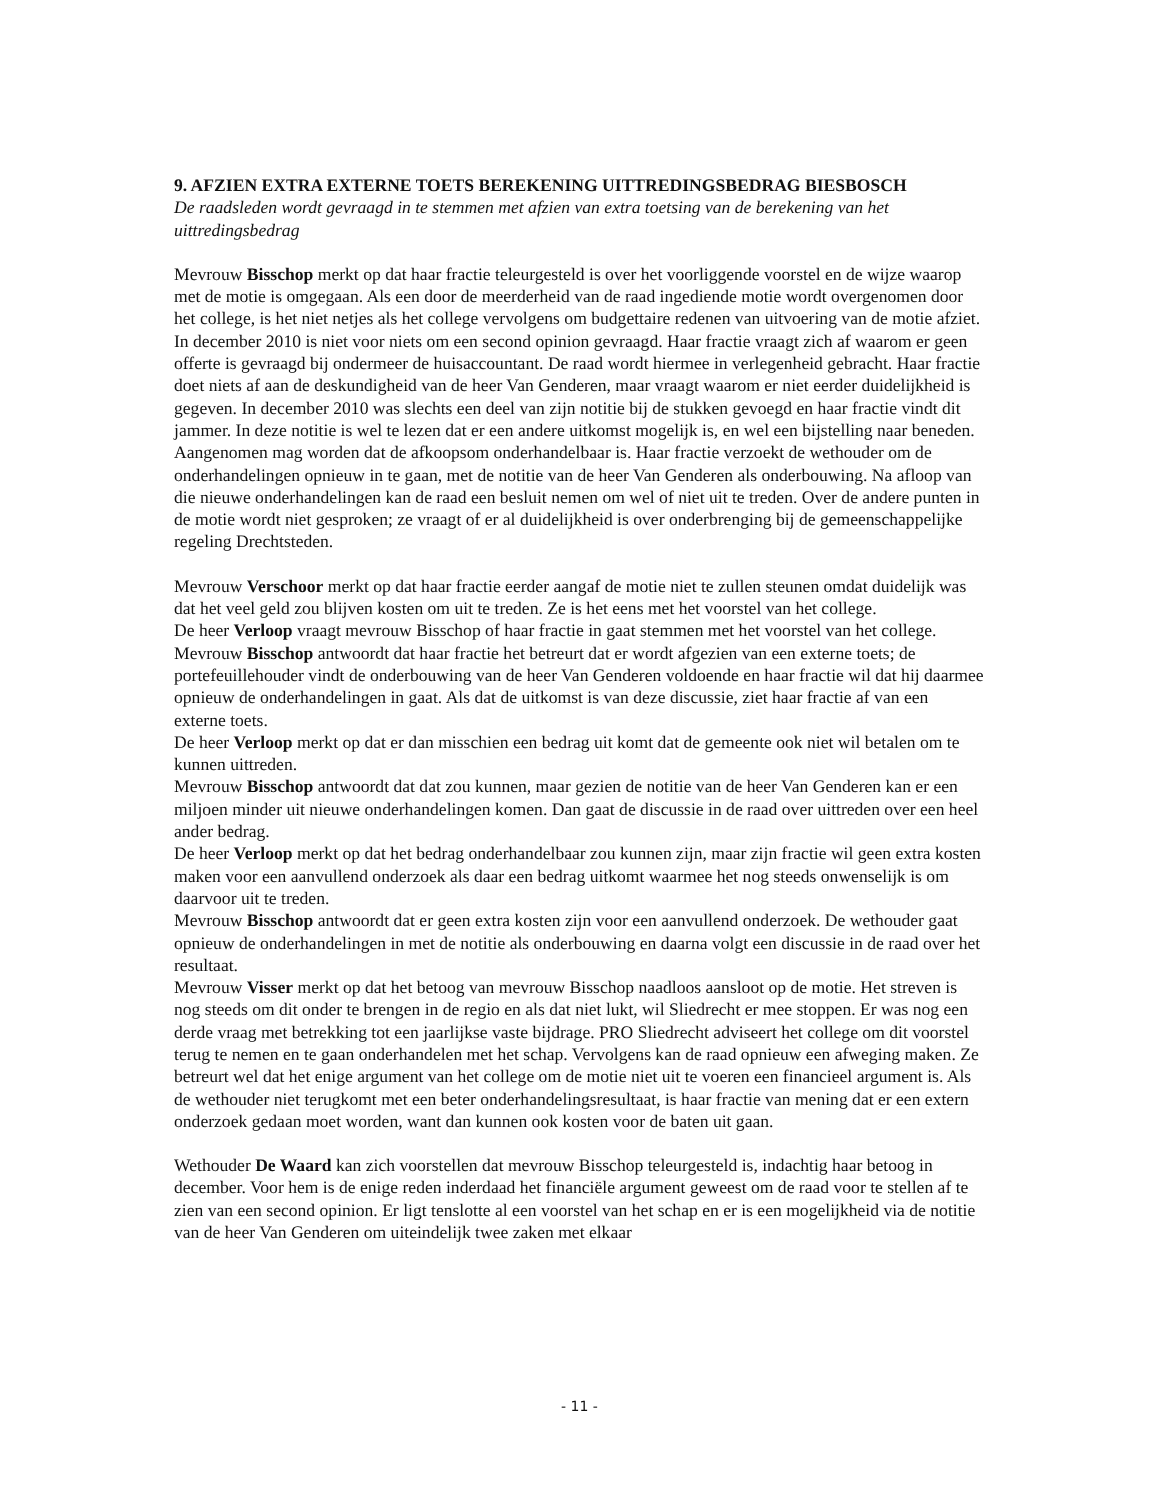9. AFZIEN EXTRA EXTERNE TOETS BEREKENING UITTREDINGSBEDRAG BIESBOSCH
De raadsleden wordt gevraagd in te stemmen met afzien van extra toetsing van de berekening van het uittredingsbedrag
Mevrouw Bisschop merkt op dat haar fractie teleurgesteld is over het voorliggende voorstel en de wijze waarop met de motie is omgegaan. Als een door de meerderheid van de raad ingediende motie wordt overgenomen door het college, is het niet netjes als het college vervolgens om budgettaire redenen van uitvoering van de motie afziet. In december 2010 is niet voor niets om een second opinion gevraagd. Haar fractie vraagt zich af waarom er geen offerte is gevraagd bij ondermeer de huisaccountant. De raad wordt hiermee in verlegenheid gebracht. Haar fractie doet niets af aan de deskundigheid van de heer Van Genderen, maar vraagt waarom er niet eerder duidelijkheid is gegeven. In december 2010 was slechts een deel van zijn notitie bij de stukken gevoegd en haar fractie vindt dit jammer. In deze notitie is wel te lezen dat er een andere uitkomst mogelijk is, en wel een bijstelling naar beneden. Aangenomen mag worden dat de afkoopsom onderhandelbaar is. Haar fractie verzoekt de wethouder om de onderhandelingen opnieuw in te gaan, met de notitie van de heer Van Genderen als onderbouwing. Na afloop van die nieuwe onderhandelingen kan de raad een besluit nemen om wel of niet uit te treden. Over de andere punten in de motie wordt niet gesproken; ze vraagt of er al duidelijkheid is over onderbrenging bij de gemeenschappelijke regeling Drechtsteden.
Mevrouw Verschoor merkt op dat haar fractie eerder aangaf de motie niet te zullen steunen omdat duidelijk was dat het veel geld zou blijven kosten om uit te treden. Ze is het eens met het voorstel van het college.
De heer Verloop vraagt mevrouw Bisschop of haar fractie in gaat stemmen met het voorstel van het college.
Mevrouw Bisschop antwoordt dat haar fractie het betreurt dat er wordt afgezien van een externe toets; de portefeuillehouder vindt de onderbouwing van de heer Van Genderen voldoende en haar fractie wil dat hij daarmee opnieuw de onderhandelingen in gaat. Als dat de uitkomst is van deze discussie, ziet haar fractie af van een externe toets.
De heer Verloop merkt op dat er dan misschien een bedrag uit komt dat de gemeente ook niet wil betalen om te kunnen uittreden.
Mevrouw Bisschop antwoordt dat dat zou kunnen, maar gezien de notitie van de heer Van Genderen kan er een miljoen minder uit nieuwe onderhandelingen komen. Dan gaat de discussie in de raad over uittreden over een heel ander bedrag.
De heer Verloop merkt op dat het bedrag onderhandelbaar zou kunnen zijn, maar zijn fractie wil geen extra kosten maken voor een aanvullend onderzoek als daar een bedrag uitkomt waarmee het nog steeds onwenselijk is om daarvoor uit te treden.
Mevrouw Bisschop antwoordt dat er geen extra kosten zijn voor een aanvullend onderzoek. De wethouder gaat opnieuw de onderhandelingen in met de notitie als onderbouwing en daarna volgt een discussie in de raad over het resultaat.
Mevrouw Visser merkt op dat het betoog van mevrouw Bisschop naadloos aansloot op de motie. Het streven is nog steeds om dit onder te brengen in de regio en als dat niet lukt, wil Sliedrecht er mee stoppen. Er was nog een derde vraag met betrekking tot een jaarlijkse vaste bijdrage. PRO Sliedrecht adviseert het college om dit voorstel terug te nemen en te gaan onderhandelen met het schap. Vervolgens kan de raad opnieuw een afweging maken. Ze betreurt wel dat het enige argument van het college om de motie niet uit te voeren een financieel argument is. Als de wethouder niet terugkomt met een beter onderhandelingsresultaat, is haar fractie van mening dat er een extern onderzoek gedaan moet worden, want dan kunnen ook kosten voor de baten uit gaan.
Wethouder De Waard kan zich voorstellen dat mevrouw Bisschop teleurgesteld is, indachtig haar betoog in december. Voor hem is de enige reden inderdaad het financiële argument geweest om de raad voor te stellen af te zien van een second opinion. Er ligt tenslotte al een voorstel van het schap en er is een mogelijkheid via de notitie van de heer Van Genderen om uiteindelijk twee zaken met elkaar
- 11 -